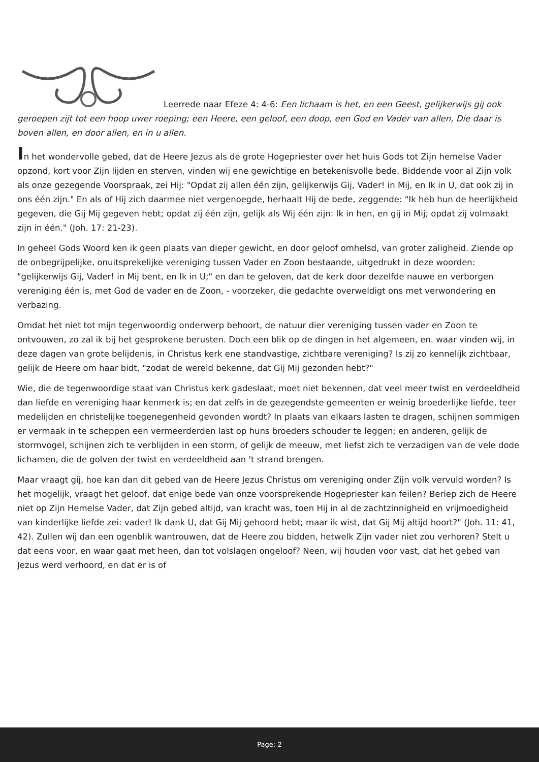Leerrede naar Efeze 4: 4-6: Een lichaam is het, en een Geest, gelijkerwijs gij ook geroepen zijt tot een hoop uwer roeping; een Heere, een geloof, een doop, een God en Vader van allen, Die daar is boven allen, en door allen, en in u allen.
In het wondervolle gebed, dat de Heere Jezus als de grote Hogepriester over het huis Gods tot Zijn hemelse Vader opzond, kort voor Zijn lijden en sterven, vinden wij ene gewichtige en betekenisvolle bede. Biddende voor al Zijn volk als onze gezegende Voorspraak, zei Hij: "Opdat zij allen één zijn, gelijkerwijs Gij, Vader! in Mij, en Ik in U, dat ook zij in ons één zijn." En als of Hij zich daarmee niet vergenoegde, herhaalt Hij de bede, zeggende: "Ik heb hun de heerlijkheid gegeven, die Gij Mij gegeven hebt; opdat zij één zijn, gelijk als Wij één zijn: Ik in hen, en gij in Mij; opdat zij volmaakt zijn in één." (Joh. 17: 21-23).
In geheel Gods Woord ken ik geen plaats van dieper gewicht, en door geloof omhelsd, van groter zaligheid. Ziende op de onbegrijpelijke, onuitsprekelijke vereniging tussen Vader en Zoon bestaande, uitgedrukt in deze woorden: "gelijkerwijs Gij, Vader! in Mij bent, en Ik in U;" en dan te geloven, dat de kerk door dezelfde nauwe en verborgen vereniging één is, met God de vader en de Zoon, - voorzeker, die gedachte overweldigt ons met verwondering en verbazing.
Omdat het niet tot mijn tegenwoordig onderwerp behoort, de natuur dier vereniging tussen vader en Zoon te ontvouwen, zo zal ik bij het gesprokene berusten. Doch een blik op de dingen in het algemeen, en. waar vinden wij, in deze dagen van grote belijdenis, in Christus kerk ene standvastige, zichtbare vereniging? Is zij zo kennelijk zichtbaar, gelijk de Heere om haar bidt, "zodat de wereld bekenne, dat Gij Mij gezonden hebt?"
Wie, die de tegenwoordige staat van Christus kerk gadeslaat, moet niet bekennen, dat veel meer twist en verdeeldheid dan liefde en vereniging haar kenmerk is; en dat zelfs in de gezegendste gemeenten er weinig broederlijke liefde, teer medelijden en christelijke toegenegenheid gevonden wordt? In plaats van elkaars lasten te dragen, schijnen sommigen er vermaak in te scheppen een vermeerderden last op huns broeders schouder te leggen; en anderen, gelijk de stormvogel, schijnen zich te verblijden in een storm, of gelijk de meeuw, met liefst zich te verzadigen van de vele dode lichamen, die de golven der twist en verdeeldheid aan 't strand brengen.
Maar vraagt gij, hoe kan dan dit gebed van de Heere Jezus Christus om vereniging onder Zijn volk vervuld worden? Is het mogelijk, vraagt het geloof, dat enige bede van onze voorsprekende Hogepriester kan feilen? Beriep zich de Heere niet op Zijn Hemelse Vader, dat Zijn gebed altijd, van kracht was, toen Hij in al de zachtzinnigheid en vrijmoedigheid van kinderlijke liefde zei: vader! Ik dank U, dat Gij Mij gehoord hebt; maar ik wist, dat Gij Mij altijd hoort?" (Joh. 11: 41, 42). Zullen wij dan een ogenblik wantrouwen, dat de Heere zou bidden, hetwelk Zijn vader niet zou verhoren? Stelt u dat eens voor, en waar gaat met heen, dan tot volslagen ongeloof? Neen, wij houden voor vast, dat het gebed van Jezus werd verhoord, en dat er is of
Page: 2